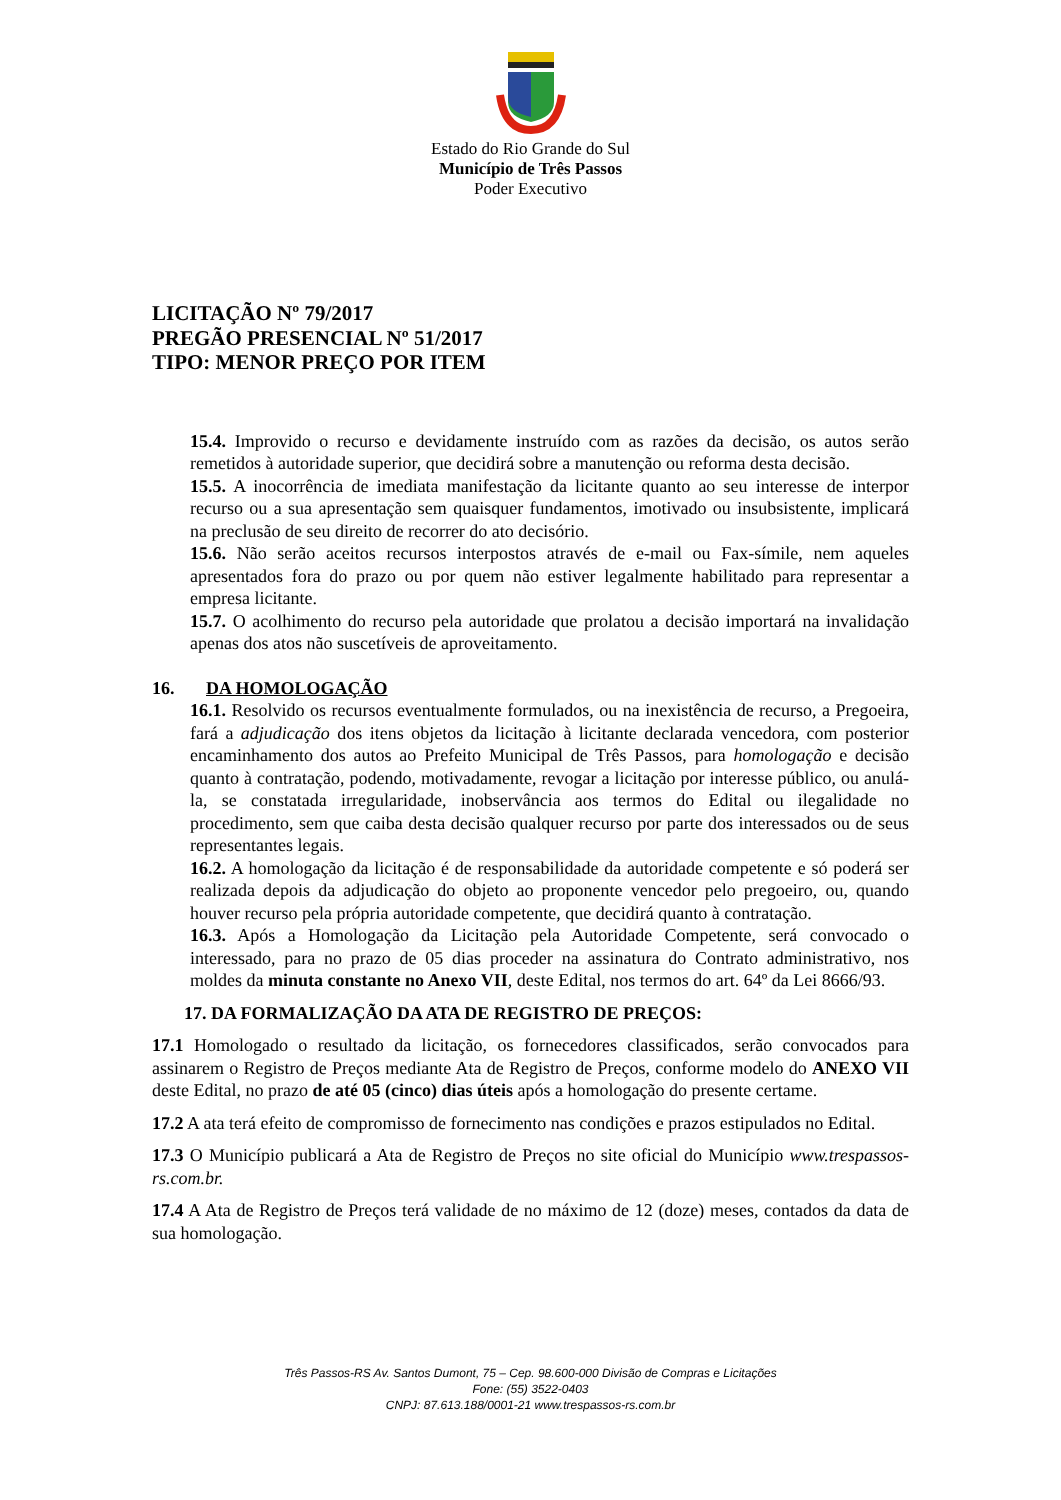Estado do Rio Grande do Sul
Município de Três Passos
Poder Executivo
LICITAÇÃO Nº 79/2017
PREGÃO PRESENCIAL Nº 51/2017
TIPO: MENOR PREÇO POR ITEM
15.4. Improvido o recurso e devidamente instruído com as razões da decisão, os autos serão remetidos à autoridade superior, que decidirá sobre a manutenção ou reforma desta decisão.
15.5. A inocorrência de imediata manifestação da licitante quanto ao seu interesse de interpor recurso ou a sua apresentação sem quaisquer fundamentos, imotivado ou insubsistente, implicará na preclusão de seu direito de recorrer do ato decisório.
15.6. Não serão aceitos recursos interpostos através de e-mail ou Fax-símile, nem aqueles apresentados fora do prazo ou por quem não estiver legalmente habilitado para representar a empresa licitante.
15.7. O acolhimento do recurso pela autoridade que prolatou a decisão importará na invalidação apenas dos atos não suscetíveis de aproveitamento.
16. DA HOMOLOGAÇÃO
16.1. Resolvido os recursos eventualmente formulados, ou na inexistência de recurso, a Pregoeira, fará a adjudicação dos itens objetos da licitação à licitante declarada vencedora, com posterior encaminhamento dos autos ao Prefeito Municipal de Três Passos, para homologação e decisão quanto à contratação, podendo, motivadamente, revogar a licitação por interesse público, ou anulá-la, se constatada irregularidade, inobservância aos termos do Edital ou ilegalidade no procedimento, sem que caiba desta decisão qualquer recurso por parte dos interessados ou de seus representantes legais.
16.2. A homologação da licitação é de responsabilidade da autoridade competente e só poderá ser realizada depois da adjudicação do objeto ao proponente vencedor pelo pregoeiro, ou, quando houver recurso pela própria autoridade competente, que decidirá quanto à contratação.
16.3. Após a Homologação da Licitação pela Autoridade Competente, será convocado o interessado, para no prazo de 05 dias proceder na assinatura do Contrato administrativo, nos moldes da minuta constante no Anexo VII, deste Edital, nos termos do art. 64º da Lei 8666/93.
17. DA FORMALIZAÇÃO DA ATA DE REGISTRO DE PREÇOS:
17.1 Homologado o resultado da licitação, os fornecedores classificados, serão convocados para assinarem o Registro de Preços mediante Ata de Registro de Preços, conforme modelo do ANEXO VII deste Edital, no prazo de até 05 (cinco) dias úteis após a homologação do presente certame.
17.2 A ata terá efeito de compromisso de fornecimento nas condições e prazos estipulados no Edital.
17.3 O Município publicará a Ata de Registro de Preços no site oficial do Município www.trespassos-rs.com.br.
17.4 A Ata de Registro de Preços terá validade de no máximo de 12 (doze) meses, contados da data de sua homologação.
Três Passos-RS Av. Santos Dumont, 75 – Cep. 98.600-000 Divisão de Compras e Licitações
Fone: (55) 3522-0403
CNPJ: 87.613.188/0001-21 www.trespassos-rs.com.br